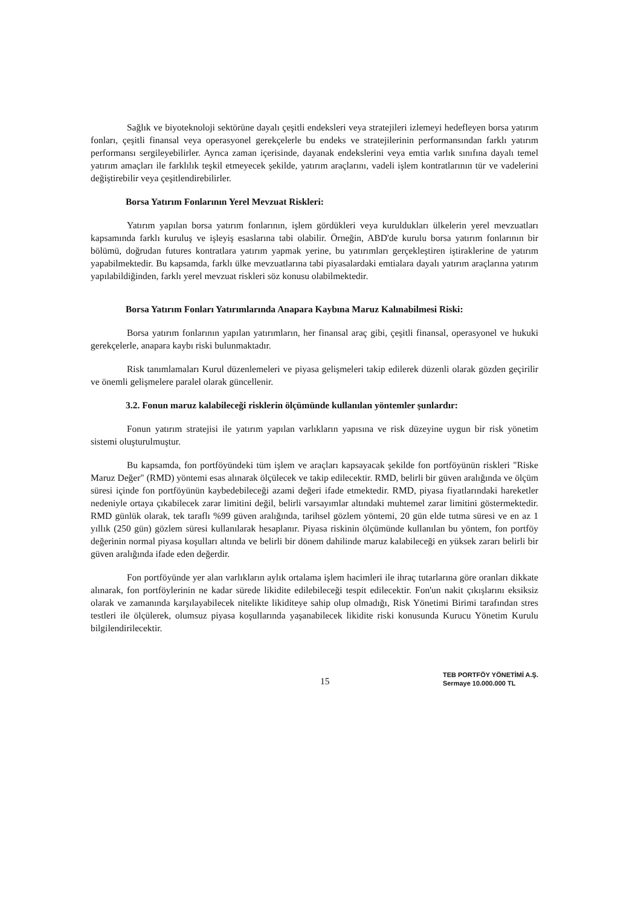Sağlık ve biyoteknoloji sektörüne dayalı çeşitli endeksleri veya stratejileri izlemeyi hedefleyen borsa yatırım fonları, çeşitli finansal veya operasyonel gerekçelerle bu endeks ve stratejilerinin performansından farklı yatırım performansı sergileyebilirler. Ayrıca zaman içerisinde, dayanak endekslerini veya emtia varlık sınıfına dayalı temel yatırım amaçları ile farklılık teşkil etmeyecek şekilde, yatırım araçlarını, vadeli işlem kontratlarının tür ve vadelerini değiştirebilir veya çeşitlendirebilirler.
Borsa Yatırım Fonlarının Yerel Mevzuat Riskleri:
Yatırım yapılan borsa yatırım fonlarının, işlem gördükleri veya kuruldukları ülkelerin yerel mevzuatları kapsamında farklı kuruluş ve işleyiş esaslarına tabi olabilir. Örneğin, ABD'de kurulu borsa yatırım fonlarının bir bölümü, doğrudan futures kontratlara yatırım yapmak yerine, bu yatırımları gerçekleştiren iştiraklerine de yatırım yapabilmektedir. Bu kapsamda, farklı ülke mevzuatlarına tabi piyasalardaki emtialara dayalı yatırım araçlarına yatırım yapılabildiğinden, farklı yerel mevzuat riskleri söz konusu olabilmektedir.
Borsa Yatırım Fonları Yatırımlarında Anapara Kaybına Maruz Kalınabilmesi Riski:
Borsa yatırım fonlarının yapılan yatırımların, her finansal araç gibi, çeşitli finansal, operasyonel ve hukuki gerekçelerle, anapara kaybı riski bulunmaktadır.
Risk tanımlamaları Kurul düzenlemeleri ve piyasa gelişmeleri takip edilerek düzenli olarak gözden geçirilir ve önemli gelişmelere paralel olarak güncellenir.
3.2. Fonun maruz kalabileceği risklerin ölçümünde kullanılan yöntemler şunlardır:
Fonun yatırım stratejisi ile yatırım yapılan varlıkların yapısına ve risk düzeyine uygun bir risk yönetim sistemi oluşturulmuştur.
Bu kapsamda, fon portföyündeki tüm işlem ve araçları kapsayacak şekilde fon portföyünün riskleri "Riske Maruz Değer" (RMD) yöntemi esas alınarak ölçülecek ve takip edilecektir. RMD, belirli bir güven aralığında ve ölçüm süresi içinde fon portföyünün kaybedebileceği azami değeri ifade etmektedir. RMD, piyasa fiyatlarındaki hareketler nedeniyle ortaya çıkabilecek zarar limitini değil, belirli varsayımlar altındaki muhtemel zarar limitini göstermektedir. RMD günlük olarak, tek taraflı %99 güven aralığında, tarihsel gözlem yöntemi, 20 gün elde tutma süresi ve en az 1 yıllık (250 gün) gözlem süresi kullanılarak hesaplanır. Piyasa riskinin ölçümünde kullanılan bu yöntem, fon portföy değerinin normal piyasa koşulları altında ve belirli bir dönem dahilinde maruz kalabileceği en yüksek zararı belirli bir güven aralığında ifade eden değerdir.
Fon portföyünde yer alan varlıkların aylık ortalama işlem hacimleri ile ihraç tutarlarına göre oranları dikkate alınarak, fon portföylerinin ne kadar sürede likidite edilebileceği tespit edilecektir. Fon'un nakit çıkışlarını eksiksiz olarak ve zamanında karşılayabilecek nitelikte likiditeye sahip olup olmadığı, Risk Yönetimi Birimi tarafından stres testleri ile ölçülerek, olumsuz piyasa koşullarında yaşanabilecek likidite riski konusunda Kurucu Yönetim Kurulu bilgilendirilecektir.
15
TEB PORTFÖY YÖNETİMİ A.Ş.
Sermaye 10.000.000 TL